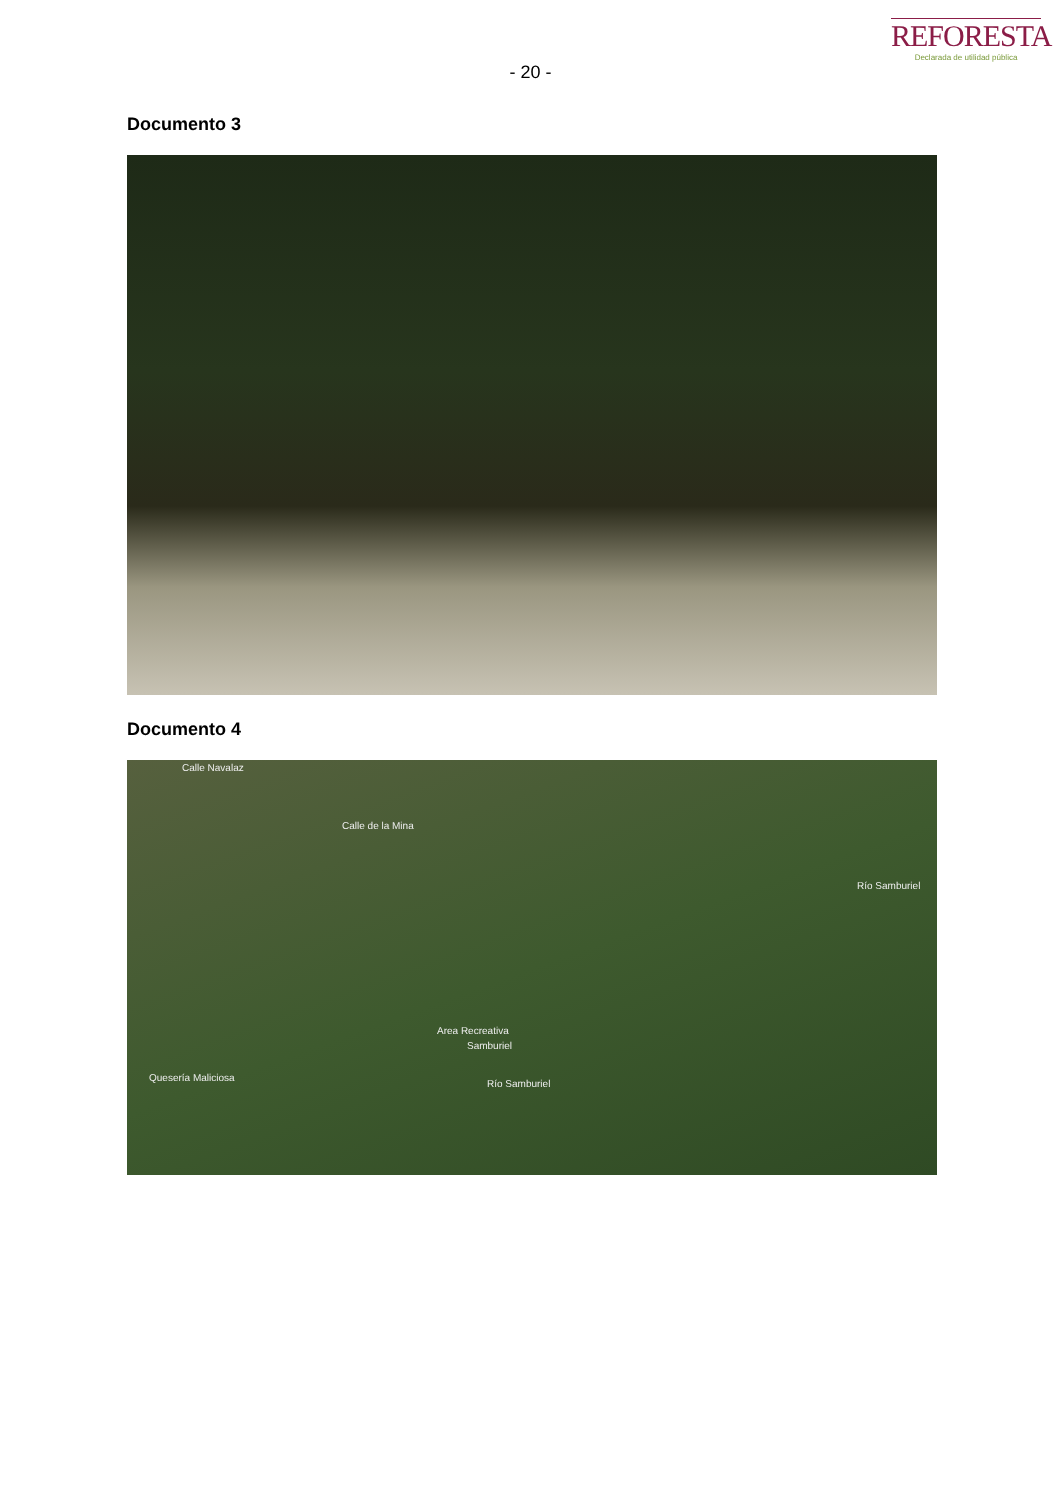- 20 -
REFORESTA
Declarada de utilidad pública
Documento 3
Documento 4
Calle Navalaz
Calle de la Mina
Area Recreativa
Samburiel
Quesería Maliciosa
Río Samburiel
Río Samburiel